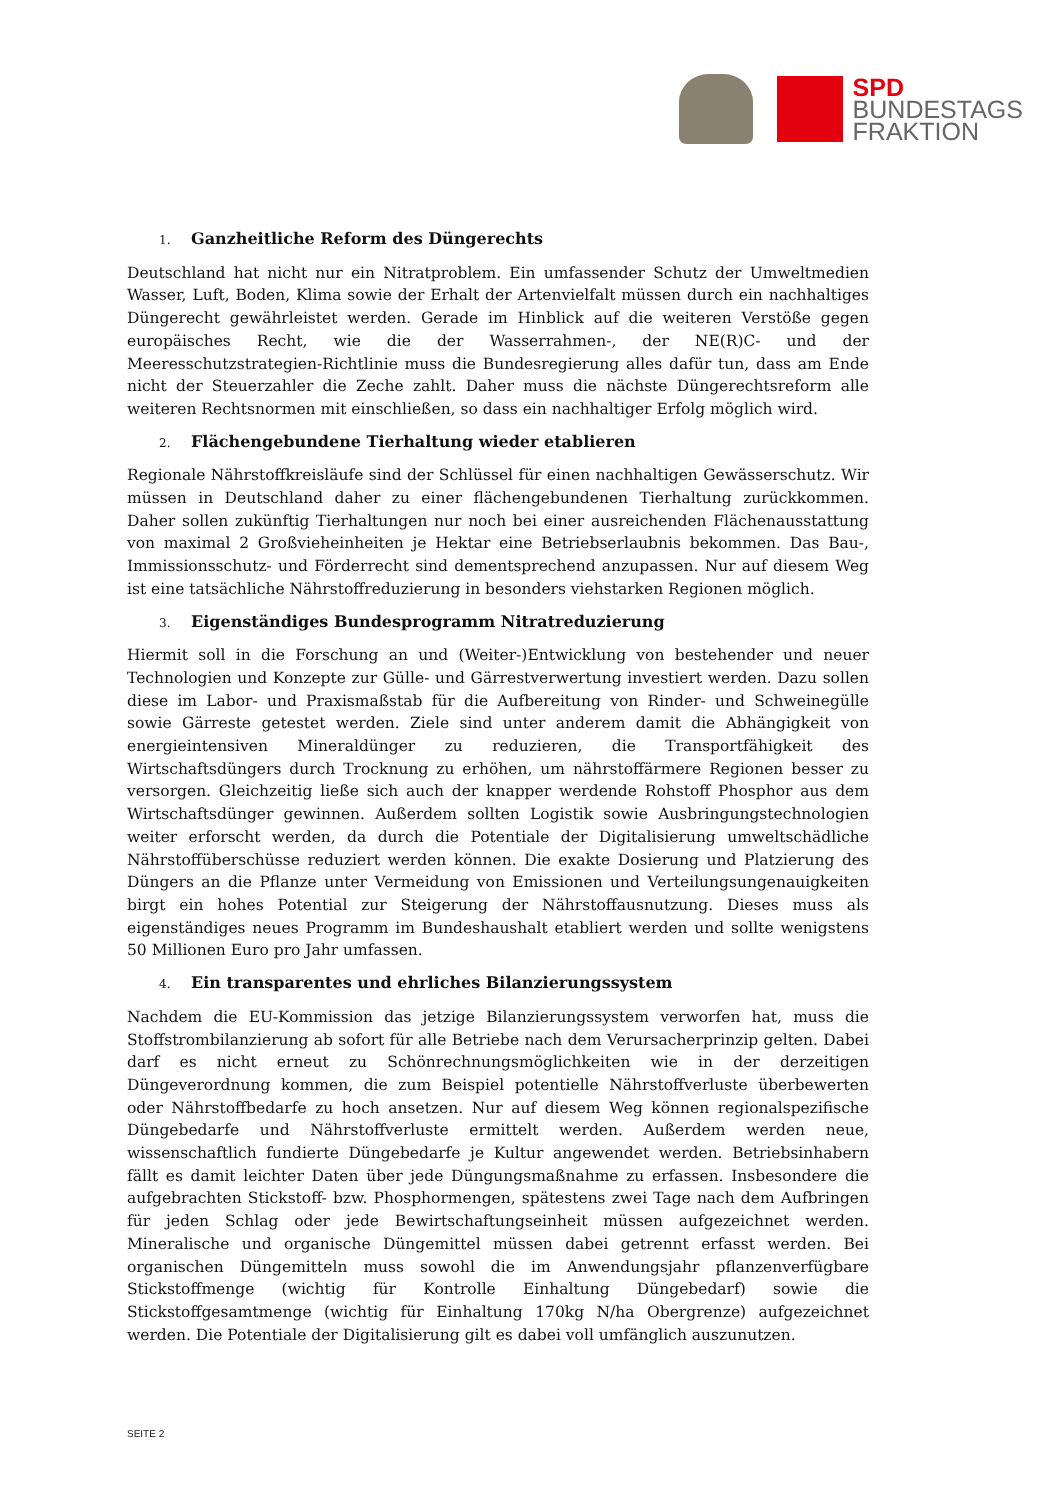SPD
BUNDESTAGS
FRAKTION
1. Ganzheitliche Reform des Düngerechts
Deutschland hat nicht nur ein Nitratproblem. Ein umfassender Schutz der Umweltmedien Wasser, Luft, Boden, Klima sowie der Erhalt der Artenvielfalt müssen durch ein nachhaltiges Düngerecht gewährleistet werden. Gerade im Hinblick auf die weiteren Verstöße gegen europäisches Recht, wie die der Wasserrahmen-, der NE(R)C- und der Meeresschutzstrategien-Richtlinie muss die Bundesregierung alles dafür tun, dass am Ende nicht der Steuerzahler die Zeche zahlt. Daher muss die nächste Düngerechtsreform alle weiteren Rechtsnormen mit einschließen, so dass ein nachhaltiger Erfolg möglich wird.
2. Flächengebundene Tierhaltung wieder etablieren
Regionale Nährstoffkreisläufe sind der Schlüssel für einen nachhaltigen Gewässerschutz. Wir müssen in Deutschland daher zu einer flächengebundenen Tierhaltung zurückkommen. Daher sollen zukünftig Tierhaltungen nur noch bei einer ausreichenden Flächenausstattung von maximal 2 Großvieheinheiten je Hektar eine Betriebserlaubnis bekommen. Das Bau-, Immissionsschutz- und Förderrecht sind dementsprechend anzupassen. Nur auf diesem Weg ist eine tatsächliche Nährstoffreduzierung in besonders viehstarken Regionen möglich.
3. Eigenständiges Bundesprogramm Nitratreduzierung
Hiermit soll in die Forschung an und (Weiter-)Entwicklung von bestehender und neuer Technologien und Konzepte zur Gülle- und Gärrestverwertung investiert werden. Dazu sollen diese im Labor- und Praxismaßstab für die Aufbereitung von Rinder- und Schweinegülle sowie Gärreste getestet werden. Ziele sind unter anderem damit die Abhängigkeit von energieintensiven Mineraldünger zu reduzieren, die Transportfähigkeit des Wirtschaftsdüngers durch Trocknung zu erhöhen, um nährstoffärmere Regionen besser zu versorgen. Gleichzeitig ließe sich auch der knapper werdende Rohstoff Phosphor aus dem Wirtschaftsdünger gewinnen. Außerdem sollten Logistik sowie Ausbringungstechnologien weiter erforscht werden, da durch die Potentiale der Digitalisierung umweltschädliche Nährstoffüberschüsse reduziert werden können. Die exakte Dosierung und Platzierung des Düngers an die Pflanze unter Vermeidung von Emissionen und Verteilungsungenauigkeiten birgt ein hohes Potential zur Steigerung der Nährstoffausnutzung. Dieses muss als eigenständiges neues Programm im Bundeshaushalt etabliert werden und sollte wenigstens 50 Millionen Euro pro Jahr umfassen.
4. Ein transparentes und ehrliches Bilanzierungssystem
Nachdem die EU-Kommission das jetzige Bilanzierungssystem verworfen hat, muss die Stoffstrombilanzierung ab sofort für alle Betriebe nach dem Verursacherprinzip gelten. Dabei darf es nicht erneut zu Schönrechnungsmöglichkeiten wie in der derzeitigen Düngeverordnung kommen, die zum Beispiel potentielle Nährstoffverluste überbewerten oder Nährstoffbedarfe zu hoch ansetzen. Nur auf diesem Weg können regionalspezifische Düngebedarfe und Nährstoffverluste ermittelt werden. Außerdem werden neue, wissenschaftlich fundierte Düngebedarfe je Kultur angewendet werden. Betriebsinhabern fällt es damit leichter Daten über jede Düngungsmaßnahme zu erfassen. Insbesondere die aufgebrachten Stickstoff- bzw. Phosphormengen, spätestens zwei Tage nach dem Aufbringen für jeden Schlag oder jede Bewirtschaftungseinheit müssen aufgezeichnet werden. Mineralische und organische Düngemittel müssen dabei getrennt erfasst werden. Bei organischen Düngemitteln muss sowohl die im Anwendungsjahr pflanzenverfügbare Stickstoffmenge (wichtig für Kontrolle Einhaltung Düngebedarf) sowie die Stickstoffgesamtmenge (wichtig für Einhaltung 170kg N/ha Obergrenze) aufgezeichnet werden. Die Potentiale der Digitalisierung gilt es dabei voll umfänglich auszunutzen.
SEITE 2